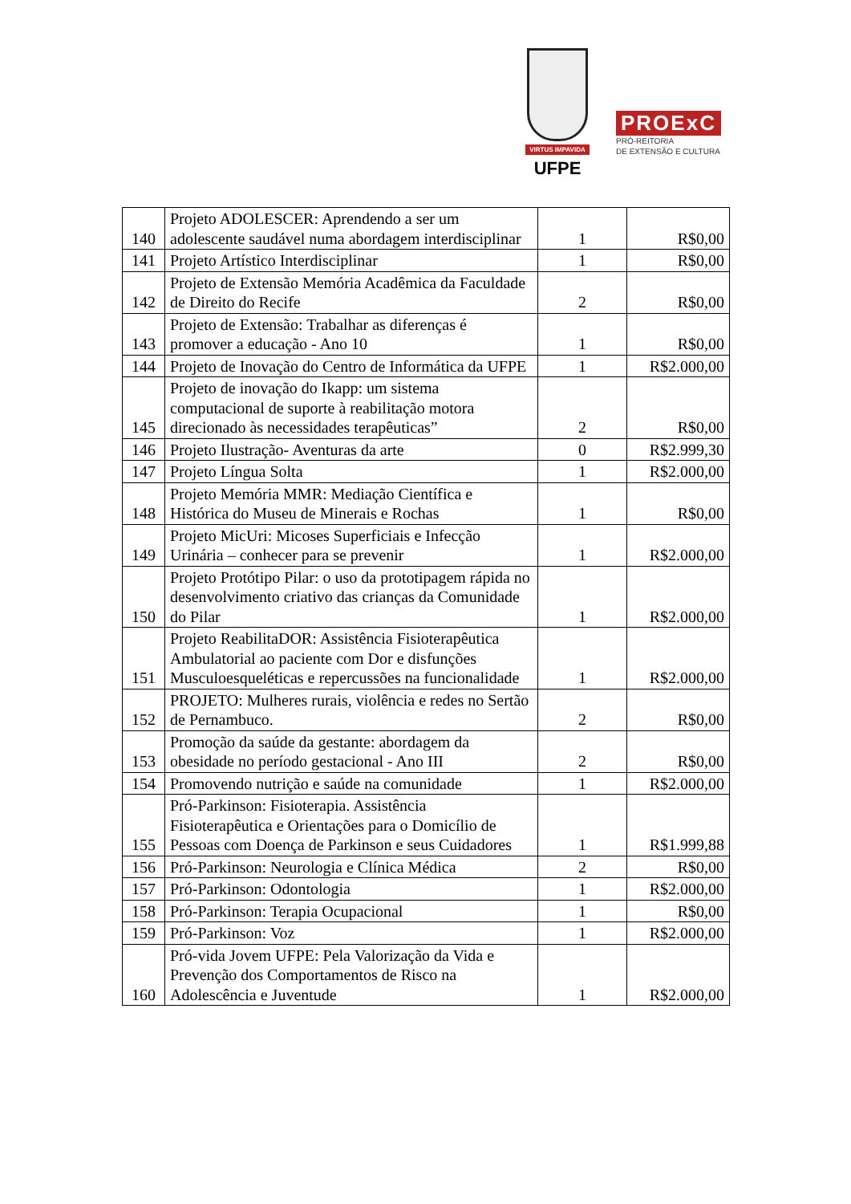VIRTUS IMPAVIDA
UFPE
PROExC
PRÓ-REITORIA
DE EXTENSÃO E CULTURA
| 140 | Projeto ADOLESCER: Aprendendo a ser um adolescente saudável numa abordagem interdisciplinar | 1 | R$0,00 |
| 141 | Projeto Artístico Interdisciplinar | 1 | R$0,00 |
| 142 | Projeto de Extensão Memória Acadêmica da Faculdade de Direito do Recife | 2 | R$0,00 |
| 143 | Projeto de Extensão: Trabalhar as diferenças é promover a educação - Ano 10 | 1 | R$0,00 |
| 144 | Projeto de Inovação do Centro de Informática da UFPE | 1 | R$2.000,00 |
| 145 | Projeto de inovação do Ikapp: um sistema computacional de suporte à reabilitação motora direcionado às necessidades terapêuticas” | 2 | R$0,00 |
| 146 | Projeto Ilustração- Aventuras da arte | 0 | R$2.999,30 |
| 147 | Projeto Língua Solta | 1 | R$2.000,00 |
| 148 | Projeto Memória MMR: Mediação Científica e Histórica do Museu de Minerais e Rochas | 1 | R$0,00 |
| 149 | Projeto MicUri: Micoses Superficiais e Infecção Urinária – conhecer para se prevenir | 1 | R$2.000,00 |
| 150 | Projeto Protótipo Pilar: o uso da prototipagem rápida no desenvolvimento criativo das crianças da Comunidade do Pilar | 1 | R$2.000,00 |
| 151 | Projeto ReabilitaDOR: Assistência Fisioterapêutica Ambulatorial ao paciente com Dor e disfunções Musculoesqueléticas e repercussões na funcionalidade | 1 | R$2.000,00 |
| 152 | PROJETO: Mulheres rurais, violência e redes no Sertão de Pernambuco. | 2 | R$0,00 |
| 153 | Promoção da saúde da gestante: abordagem da obesidade no período gestacional - Ano III | 2 | R$0,00 |
| 154 | Promovendo nutrição e saúde na comunidade | 1 | R$2.000,00 |
| 155 | Pró-Parkinson: Fisioterapia. Assistência Fisioterapêutica e Orientações para o Domicílio de Pessoas com Doença de Parkinson e seus Cuidadores | 1 | R$1.999,88 |
| 156 | Pró-Parkinson: Neurologia e Clínica Médica | 2 | R$0,00 |
| 157 | Pró-Parkinson: Odontologia | 1 | R$2.000,00 |
| 158 | Pró-Parkinson: Terapia Ocupacional | 1 | R$0,00 |
| 159 | Pró-Parkinson: Voz | 1 | R$2.000,00 |
| 160 | Pró-vida Jovem UFPE: Pela Valorização da Vida e Prevenção dos Comportamentos de Risco na Adolescência e Juventude | 1 | R$2.000,00 |